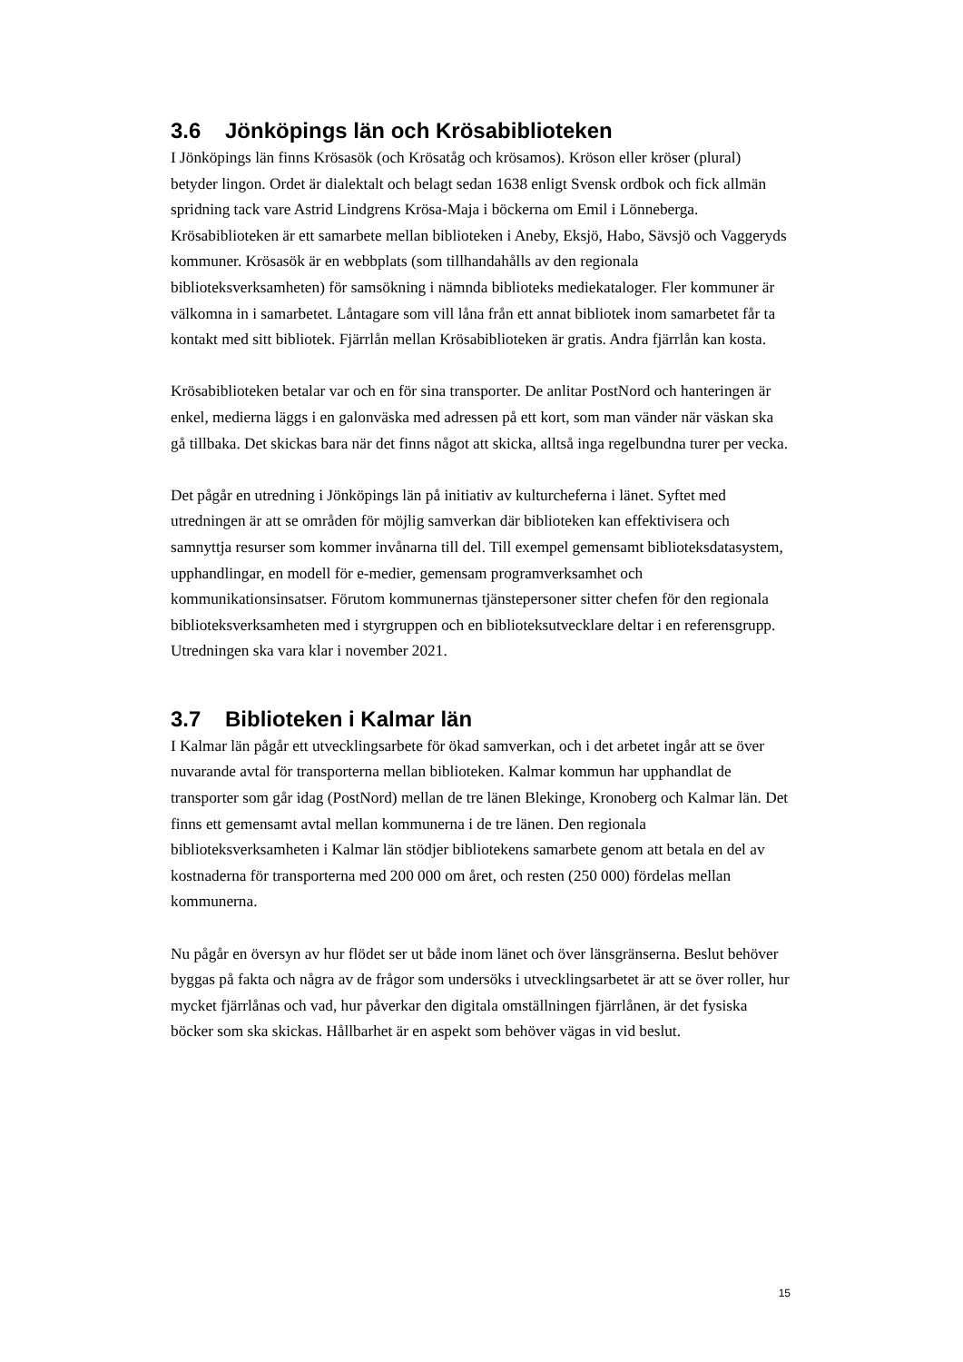3.6 Jönköpings län och Krösabiblioteken
I Jönköpings län finns Krösasök (och Krösatåg och krösamos). Kröson eller kröser (plural) betyder lingon. Ordet är dialektalt och belagt sedan 1638 enligt Svensk ordbok och fick allmän spridning tack vare Astrid Lindgrens Krösa-Maja i böckerna om Emil i Lönneberga. Krösabiblioteken är ett samarbete mellan biblioteken i Aneby, Eksjö, Habo, Sävsjö och Vaggeryds kommuner. Krösasök är en webbplats (som tillhandahålls av den regionala biblioteksverksamheten) för samsökning i nämnda biblioteks mediekataloger. Fler kommuner är välkomna in i samarbetet. Låntagare som vill låna från ett annat bibliotek inom samarbetet får ta kontakt med sitt bibliotek. Fjärrlån mellan Krösabiblioteken är gratis. Andra fjärrlån kan kosta.
Krösabiblioteken betalar var och en för sina transporter. De anlitar PostNord och hanteringen är enkel, medierna läggs i en galonväska med adressen på ett kort, som man vänder när väskan ska gå tillbaka. Det skickas bara när det finns något att skicka, alltså inga regelbundna turer per vecka.
Det pågår en utredning i Jönköpings län på initiativ av kulturcheferna i länet. Syftet med utredningen är att se områden för möjlig samverkan där biblioteken kan effektivisera och samnyttja resurser som kommer invånarna till del. Till exempel gemensamt biblioteksdatasystem, upphandlingar, en modell för e-medier, gemensam programverksamhet och kommunikationsinsatser. Förutom kommunernas tjänstepersoner sitter chefen för den regionala biblioteksverksamheten med i styrgruppen och en biblioteksutvecklare deltar i en referensgrupp. Utredningen ska vara klar i november 2021.
3.7 Biblioteken i Kalmar län
I Kalmar län pågår ett utvecklingsarbete för ökad samverkan, och i det arbetet ingår att se över nuvarande avtal för transporterna mellan biblioteken. Kalmar kommun har upphandlat de transporter som går idag (PostNord) mellan de tre länen Blekinge, Kronoberg och Kalmar län. Det finns ett gemensamt avtal mellan kommunerna i de tre länen. Den regionala biblioteksverksamheten i Kalmar län stödjer bibliotekens samarbete genom att betala en del av kostnaderna för transporterna med 200 000 om året, och resten (250 000) fördelas mellan kommunerna.
Nu pågår en översyn av hur flödet ser ut både inom länet och över länsgränserna. Beslut behöver byggas på fakta och några av de frågor som undersöks i utvecklingsarbetet är att se över roller, hur mycket fjärrlånas och vad, hur påverkar den digitala omställningen fjärrlånen, är det fysiska böcker som ska skickas. Hållbarhet är en aspekt som behöver vägas in vid beslut.
15